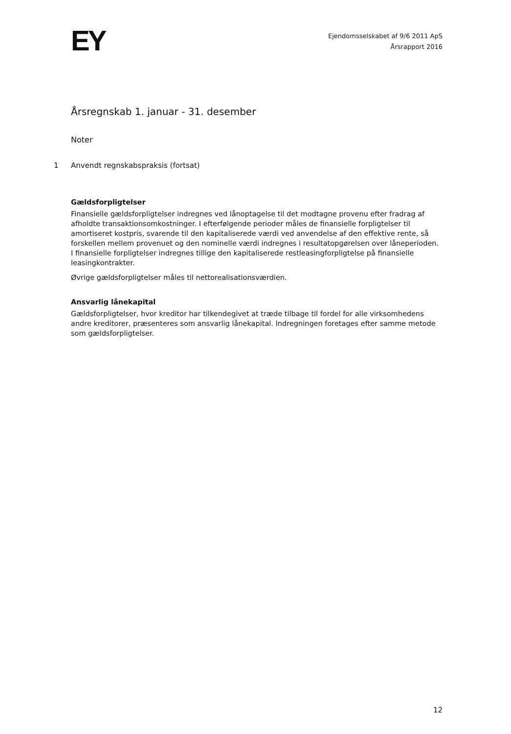EY
Ejendomsselskabet af 9/6 2011 ApS
Årsrapport 2016
Årsregnskab 1. januar - 31. desember
Noter
1 Anvendt regnskabspraksis (fortsat)
Gældsforpligtelser
Finansielle gældsforpligtelser indregnes ved lånoptagelse til det modtagne provenu efter fradrag af afholdte transaktionsomkostninger. I efterfølgende perioder måles de finansielle forpligtelser til amortiseret kostpris, svarende til den kapitaliserede værdi ved anvendelse af den effektive rente, så forskellen mellem provenuet og den nominelle værdi indregnes i resultatopgørelsen over låneperioden. I finansielle forpligtelser indregnes tillige den kapitaliserede restleasingforpligtelse på finansielle leasingkontrakter.
Øvrige gældsforpligtelser måles til nettorealisationsværdien.
Ansvarlig lånekapital
Gældsforpligtelser, hvor kreditor har tilkendegivet at træde tilbage til fordel for alle virksomhedens andre kreditorer, præsenteres som ansvarlig lånekapital. Indregningen foretages efter samme metode som gældsforpligtelser.
12